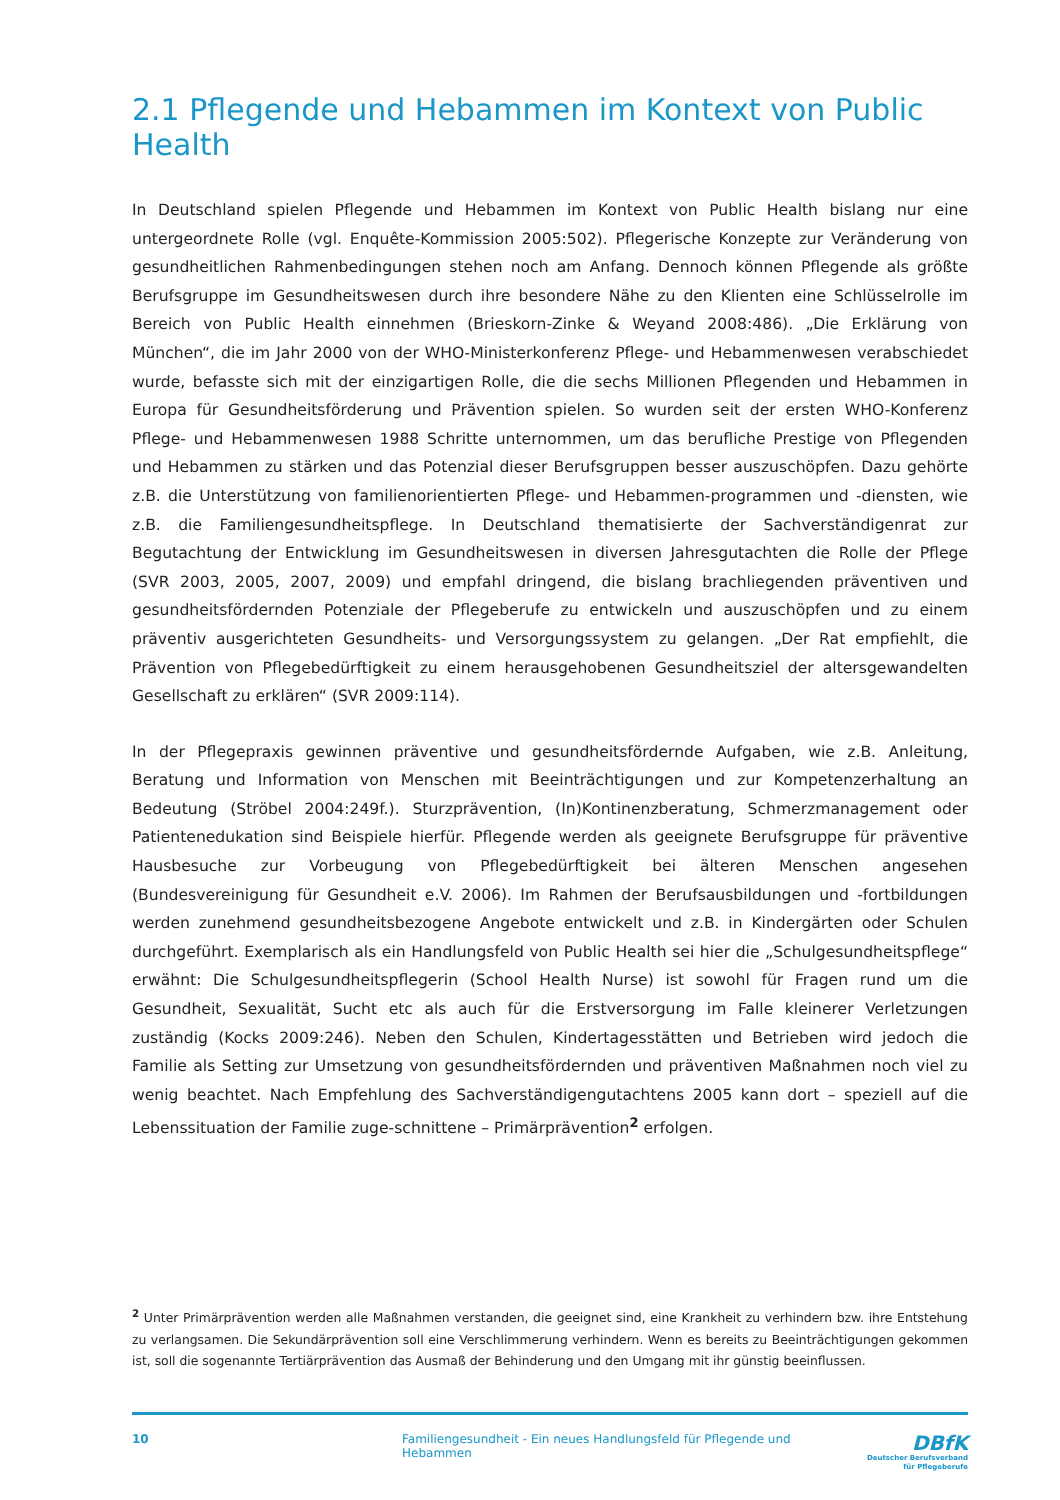2.1 Pflegende und Hebammen im Kontext von Public Health
In Deutschland spielen Pflegende und Hebammen im Kontext von Public Health bislang nur eine untergeordnete Rolle (vgl. Enquête-Kommission 2005:502). Pflegerische Konzepte zur Veränderung von gesundheitlichen Rahmenbedingungen stehen noch am Anfang. Dennoch können Pflegende als größte Berufsgruppe im Gesundheitswesen durch ihre besondere Nähe zu den Klienten eine Schlüsselrolle im Bereich von Public Health einnehmen (Brieskorn-Zinke & Weyand 2008:486). „Die Erklärung von München“, die im Jahr 2000 von der WHO-Ministerkonferenz Pflege- und Hebammenwesen verabschiedet wurde, befasste sich mit der einzigartigen Rolle, die die sechs Millionen Pflegenden und Hebammen in Europa für Gesundheitsförderung und Prävention spielen. So wurden seit der ersten WHO-Konferenz Pflege- und Hebammenwesen 1988 Schritte unternommen, um das berufliche Prestige von Pflegenden und Hebammen zu stärken und das Potenzial dieser Berufsgruppen besser auszuschöpfen. Dazu gehörte z.B. die Unterstützung von familienorientierten Pflege- und Hebammen-programmen und -diensten, wie z.B. die Familiengesundheitspflege. In Deutschland thematisierte der Sachverständigenrat zur Begutachtung der Entwicklung im Gesundheitswesen in diversen Jahresgutachten die Rolle der Pflege (SVR 2003, 2005, 2007, 2009) und empfahl dringend, die bislang brachliegenden präventiven und gesundheitsfördernden Potenziale der Pflegeberufe zu entwickeln und auszuschöpfen und zu einem präventiv ausgerichteten Gesundheits- und Versorgungssystem zu gelangen. „Der Rat empfiehlt, die Prävention von Pflegebedürftigkeit zu einem herausgehobenen Gesundheitsziel der altersgewandelten Gesellschaft zu erklären“ (SVR 2009:114).
In der Pflegepraxis gewinnen präventive und gesundheitsfördernde Aufgaben, wie z.B. Anleitung, Beratung und Information von Menschen mit Beeinträchtigungen und zur Kompetenzerhaltung an Bedeutung (Ströbel 2004:249f.). Sturzprävention, (In)Kontinenzberatung, Schmerzmanagement oder Patientenedukation sind Beispiele hierfür. Pflegende werden als geeignete Berufsgruppe für präventive Hausbesuche zur Vorbeugung von Pflegebedürftigkeit bei älteren Menschen angesehen (Bundesvereinigung für Gesundheit e.V. 2006). Im Rahmen der Berufsausbildungen und -fortbildungen werden zunehmend gesundheitsbezogene Angebote entwickelt und z.B. in Kindergärten oder Schulen durchgeführt. Exemplarisch als ein Handlungsfeld von Public Health sei hier die „Schulgesundheitspflege“ erwähnt: Die Schulgesundheitspflegerin (School Health Nurse) ist sowohl für Fragen rund um die Gesundheit, Sexualität, Sucht etc als auch für die Erstversorgung im Falle kleinerer Verletzungen zuständig (Kocks 2009:246). Neben den Schulen, Kindertagesstätten und Betrieben wird jedoch die Familie als Setting zur Umsetzung von gesundheitsfördernden und präventiven Maßnahmen noch viel zu wenig beachtet. Nach Empfehlung des Sachverständigengutachtens 2005 kann dort – speziell auf die Lebenssituation der Familie zuge-schnittene – Primärprävention<sup>2</sup> erfolgen.
<sup>2</sup> Unter Primärprävention werden alle Maßnahmen verstanden, die geeignet sind, eine Krankheit zu verhindern bzw. ihre Entstehung zu verlangsamen. Die Sekundärprävention soll eine Verschlimmerung verhindern. Wenn es bereits zu Beeinträchtigungen gekommen ist, soll die sogenannte Tertiärprävention das Ausmaß der Behinderung und den Umgang mit ihr günstig beeinflussen.
10 Familiengesundheit - Ein neues Handlungsfeld für Pflegende und Hebammen
DBfK
Deutscher Berufsverband
für Pflegeberufe